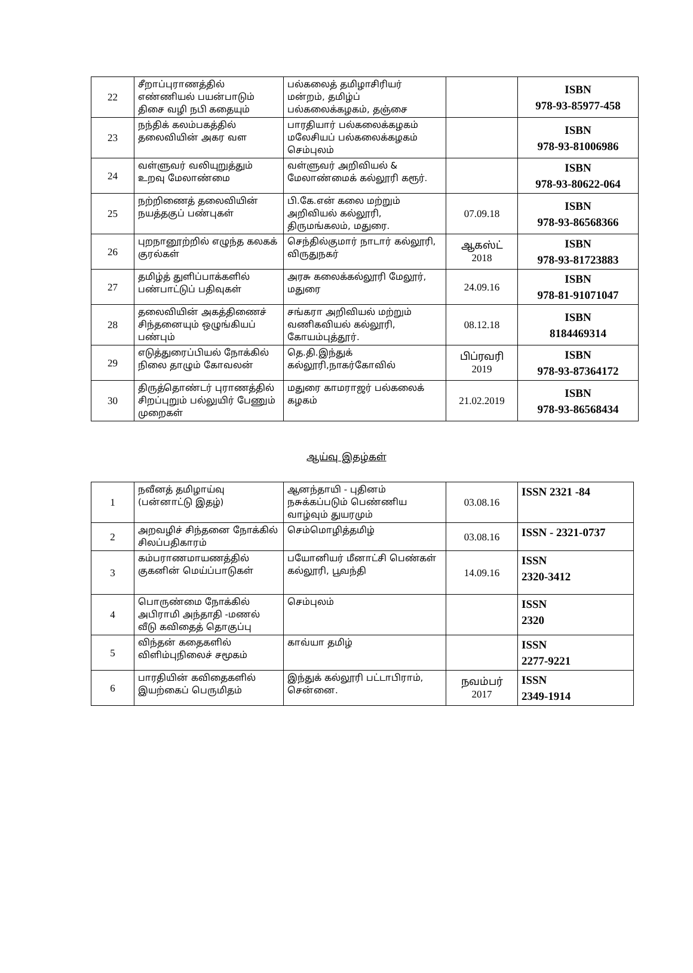| 22 | சீறாப்புராணத்தில் எண்ணியல் பயன்பாடும் திசை வழி நபி கதையும் | பல்கலைத் தமிழாசிரியர் மன்றம், தமிழ்ப் பல்கலைக்கழகம், தஞ்சை | | ISBN 978-93-85977-458 |
| 23 | நந்திக் கலம்பகத்தில் தலைவியின் அகர வள | பாரதியார் பல்கலைக்கழகம் மலேசியப் பல்கலைக்கழகம் செம்புலம் | | ISBN 978-93-81006986 |
| 24 | வள்ளுவர் வலியுறுத்தும் உறவு மேலாண்மை | வள்ளுவர் அறிவியல் & மேலாண்மைக் கல்லூரி கரூர். | | ISBN 978-93-80622-064 |
| 25 | நற்றிணைத் தலைவியின் நயத்தகுப் பண்புகள் | பி.கே.என் கலை மற்றும் அறிவியல் கல்லூரி, திருமங்கலம், மதுரை. | 07.09.18 | ISBN 978-93-86568366 |
| 26 | புறநானூற்றில் எழுந்த கலகக் குரல்கள் | செந்தில்குமார் நாடார் கல்லூரி, விருதுநகர் | ஆகஸ்ட் 2018 | ISBN 978-93-81723883 |
| 27 | தமிழ்த் துளிப்பாக்களில் பண்பாட்டுப் பதிவுகள் | அரசு கலைக்கல்லூரி மேலூர், மதுரை | 24.09.16 | ISBN 978-81-91071047 |
| 28 | தலைவியின் அகத்திணைச் சிந்தனையும் ஒழுங்கியப் பண்பும் | சங்கரா அறிவியல் மற்றும் வணிகவியல் கல்லூரி, கோயம்புத்தூர். | 08.12.18 | ISBN 8184469314 |
| 29 | எடுத்துரைப்பியல் நோக்கில் நிலை தாழும் கோவலன் | தெ.தி.இந்துக் கல்லூரி,நாகர்கோவில் | பிப்ரவரி 2019 | ISBN 978-93-87364172 |
| 30 | திருத்தொண்டர் புராணத்தில் சிறப்புறும் பல்லுயிர் பேணும் முறைகள் | மதுரை காமராஜர் பல்கலைக் கழகம் | 21.02.2019 | ISBN 978-93-86568434 |
ஆய்வு இதழ்கள்
| 1 | நவீனத் தமிழாய்வு (பன்னாட்டு இதழ்) | ஆனந்தாயி - புதினம் நசுக்கப்படும் பெண்ணிய வாழ்வும் துயரமும் | 03.08.16 | ISSN 2321 -84 |
| 2 | அறவழிச் சிந்தனை நோக்கில் சிலப்பதிகாரம் | செம்மொழித்தமிழ் | 03.08.16 | ISSN - 2321-0737 |
| 3 | கம்பராணமாயணத்தில் குகனின் மெய்ப்பாடுகள் | பயோனியர் மீனாட்சி பெண்கள் கல்லூரி, பூவந்தி | 14.09.16 | ISSN 2320-3412 |
| 4 | பொருண்மை நோக்கில் அபிராமி அந்தாதி -மணல் வீடு கவிதைத் தொகுப்பு | செம்புலம் | | ISSN 2320 |
| 5 | விந்தன் கதைகளில் விளிம்புநிலைச் சமூகம் | காவ்யா தமிழ் | | ISSN 2277-9221 |
| 6 | பாரதியின் கவிதைகளில் இயற்கைப் பெருமிதம் | இந்துக் கல்லூரி பட்டாபிராம், சென்னை. | நவம்பர் 2017 | ISSN 2349-1914 |